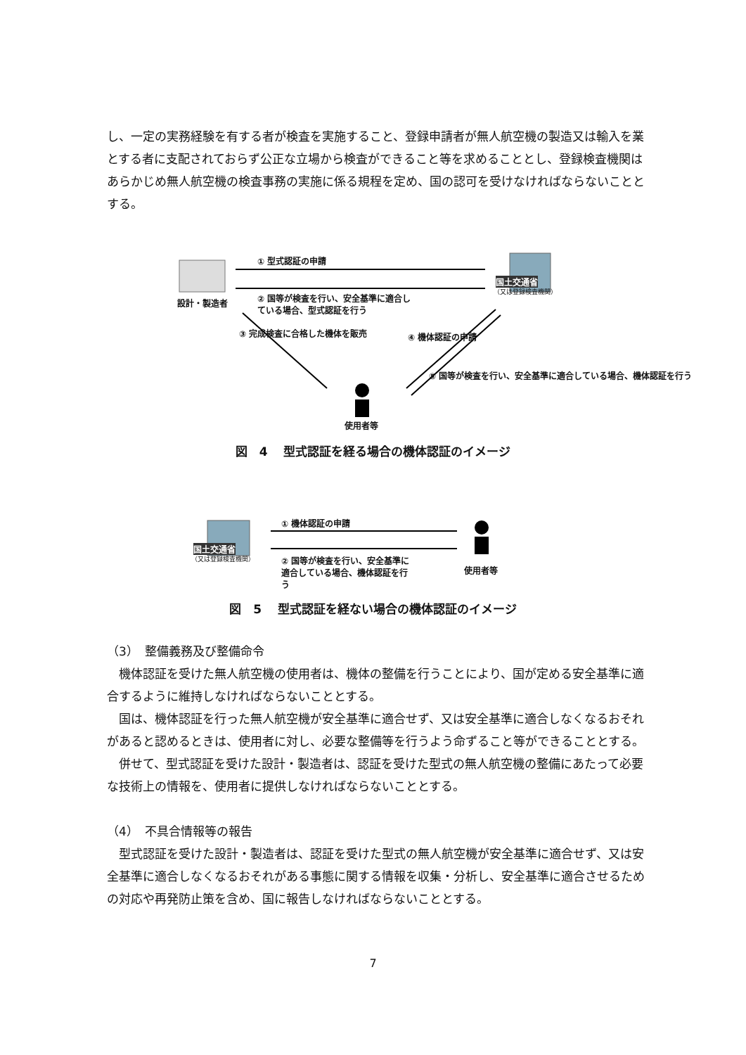し、一定の実務経験を有する者が検査を実施すること、登録申請者が無人航空機の製造又は輸入を業とする者に支配されておらず公正な立場から検査ができること等を求めることとし、登録検査機関はあらかじめ無人航空機の検査事務の実施に係る規程を定め、国の認可を受けなければならないこととする。
① 型式認証の申請
国土交通省
（又は登録検査機関）
設計・製造者
② 国等が検査を行い、安全基準に適合し
ている場合、型式認証を行う
③ 完成検査に合格した機体を販売 ④ 機体認証の申請
⑤ 国等が検査を行い、安全基準に適合している場合、機体認証を行う
使用者等
図　4　 型式認証を経る場合の機体認証のイメージ
① 機体認証の申請
国土交通省
（又は登録検査機関）
② 国等が検査を行い、安全基準に
適合している場合、機体認証を行
う
使用者等
図　5　 型式認証を経ない場合の機体認証のイメージ
（3）　整備義務及び整備命令
機体認証を受けた無人航空機の使用者は、機体の整備を行うことにより、国が定める安全基準に適合するように維持しなければならないこととする。
国は、機体認証を行った無人航空機が安全基準に適合せず、又は安全基準に適合しなくなるおそれがあると認めるときは、使用者に対し、必要な整備等を行うよう命ずること等ができることとする。
併せて、型式認証を受けた設計・製造者は、認証を受けた型式の無人航空機の整備にあたって必要な技術上の情報を、使用者に提供しなければならないこととする。
（4）　不具合情報等の報告
型式認証を受けた設計・製造者は、認証を受けた型式の無人航空機が安全基準に適合せず、又は安全基準に適合しなくなるおそれがある事態に関する情報を収集・分析し、安全基準に適合させるための対応や再発防止策を含め、国に報告しなければならないこととする。
7